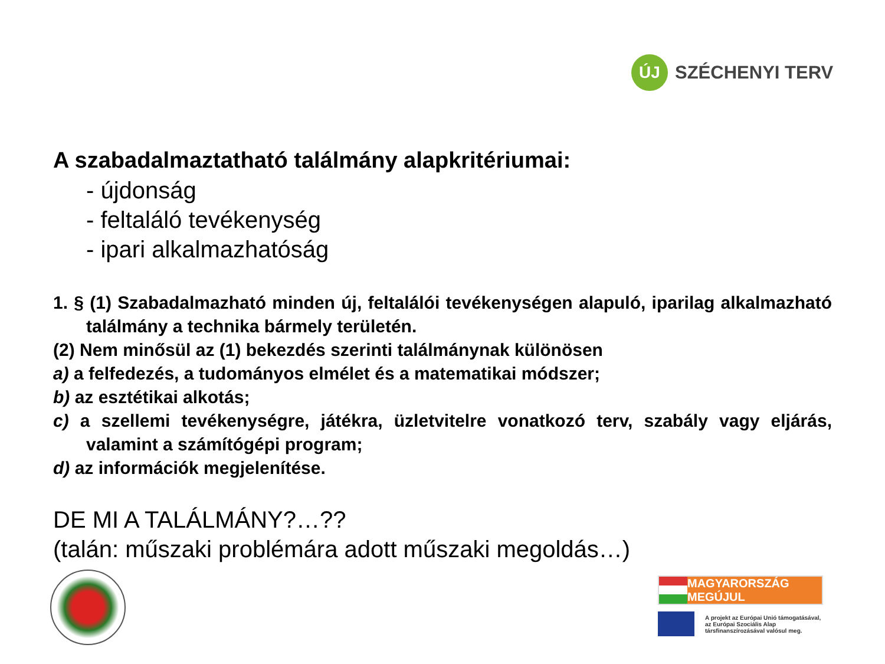ÚJ
SZÉCHENYI TERV
A szabadalmaztatható találmány alapkritériumai:
- újdonság
- feltaláló tevékenység
- ipari alkalmazhatóság
1. § (1) Szabadalmazható minden új, feltalálói tevékenységen alapuló, iparilag alkalmazható találmány a technika bármely területén.
(2) Nem minősül az (1) bekezdés szerinti találmánynak különösen
a) a felfedezés, a tudományos elmélet és a matematikai módszer;
b) az esztétikai alkotás;
c) a szellemi tevékenységre, játékra, üzletvitelre vonatkozó terv, szabály vagy eljárás, valamint a számítógépi program;
d) az információk megjelenítése.
DE MI A TALÁLMÁNY?…??
(talán: műszaki problémára adott műszaki megoldás…)
MAGYARORSZÁG MEGÚJUL
A projekt az Európai Unió támogatásával,
az Európai Szociális Alap
társfinanszírozásával valósul meg.